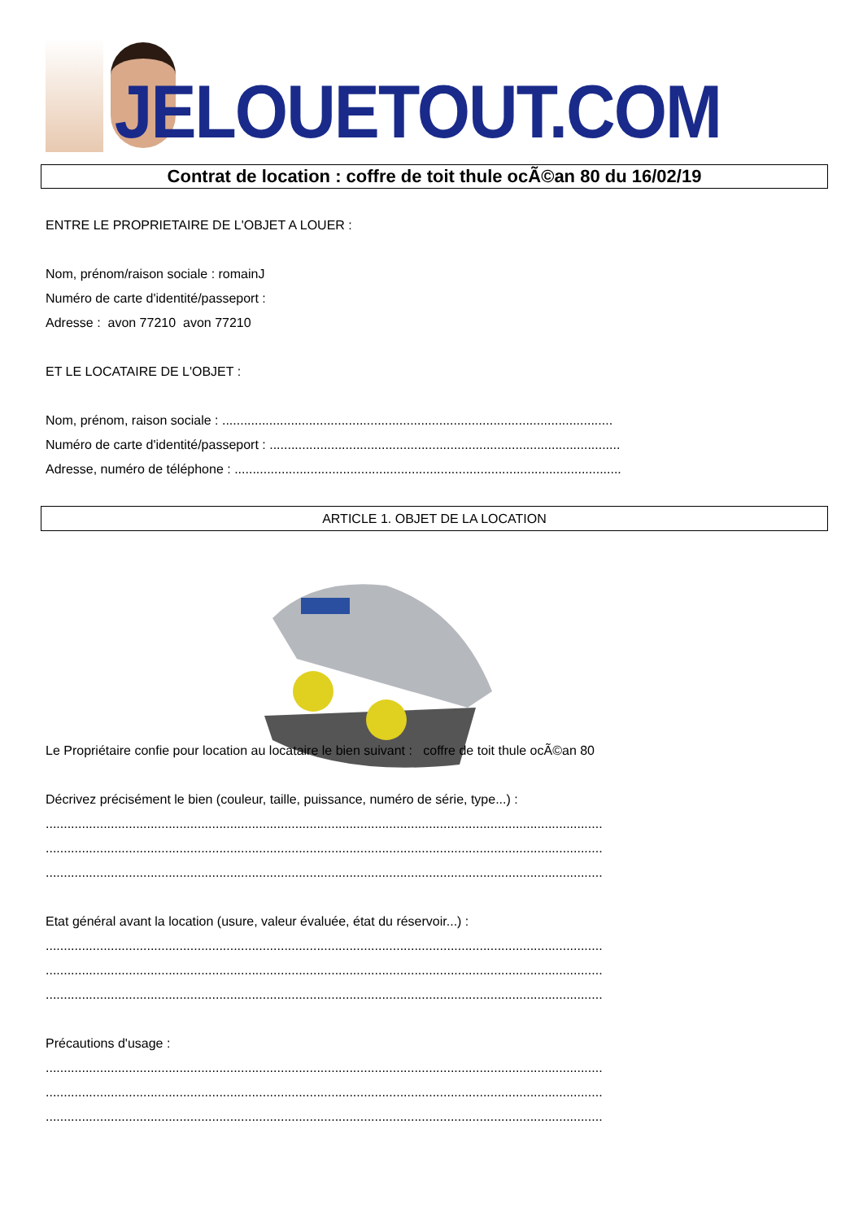JELOUETOUT.COM
Contrat de location : coffre de toit thule ocÃ©an 80 du 16/02/19
ENTRE LE PROPRIETAIRE DE L'OBJET A LOUER :
Nom, prénom/raison sociale : romainJ
Numéro de carte d'identité/passeport :
Adresse : avon 77210 avon 77210
ET LE LOCATAIRE DE L'OBJET :
Nom, prénom, raison sociale : ............................................................................................................
Numéro de carte d'identité/passeport : .................................................................................................
Adresse, numéro de téléphone : ...........................................................................................................
ARTICLE 1. OBJET DE LA LOCATION
Le Propriétaire confie pour location au locataire le bien suivant : coffre de toit thule ocÃ©an 80
Décrivez précisément le bien (couleur, taille, puissance, numéro de série, type...) :
..........................................................................................................................................................
..........................................................................................................................................................
..........................................................................................................................................................
Etat général avant la location (usure, valeur évaluée, état du réservoir...) :
..........................................................................................................................................................
..........................................................................................................................................................
..........................................................................................................................................................
Précautions d'usage :
..........................................................................................................................................................
..........................................................................................................................................................
..........................................................................................................................................................